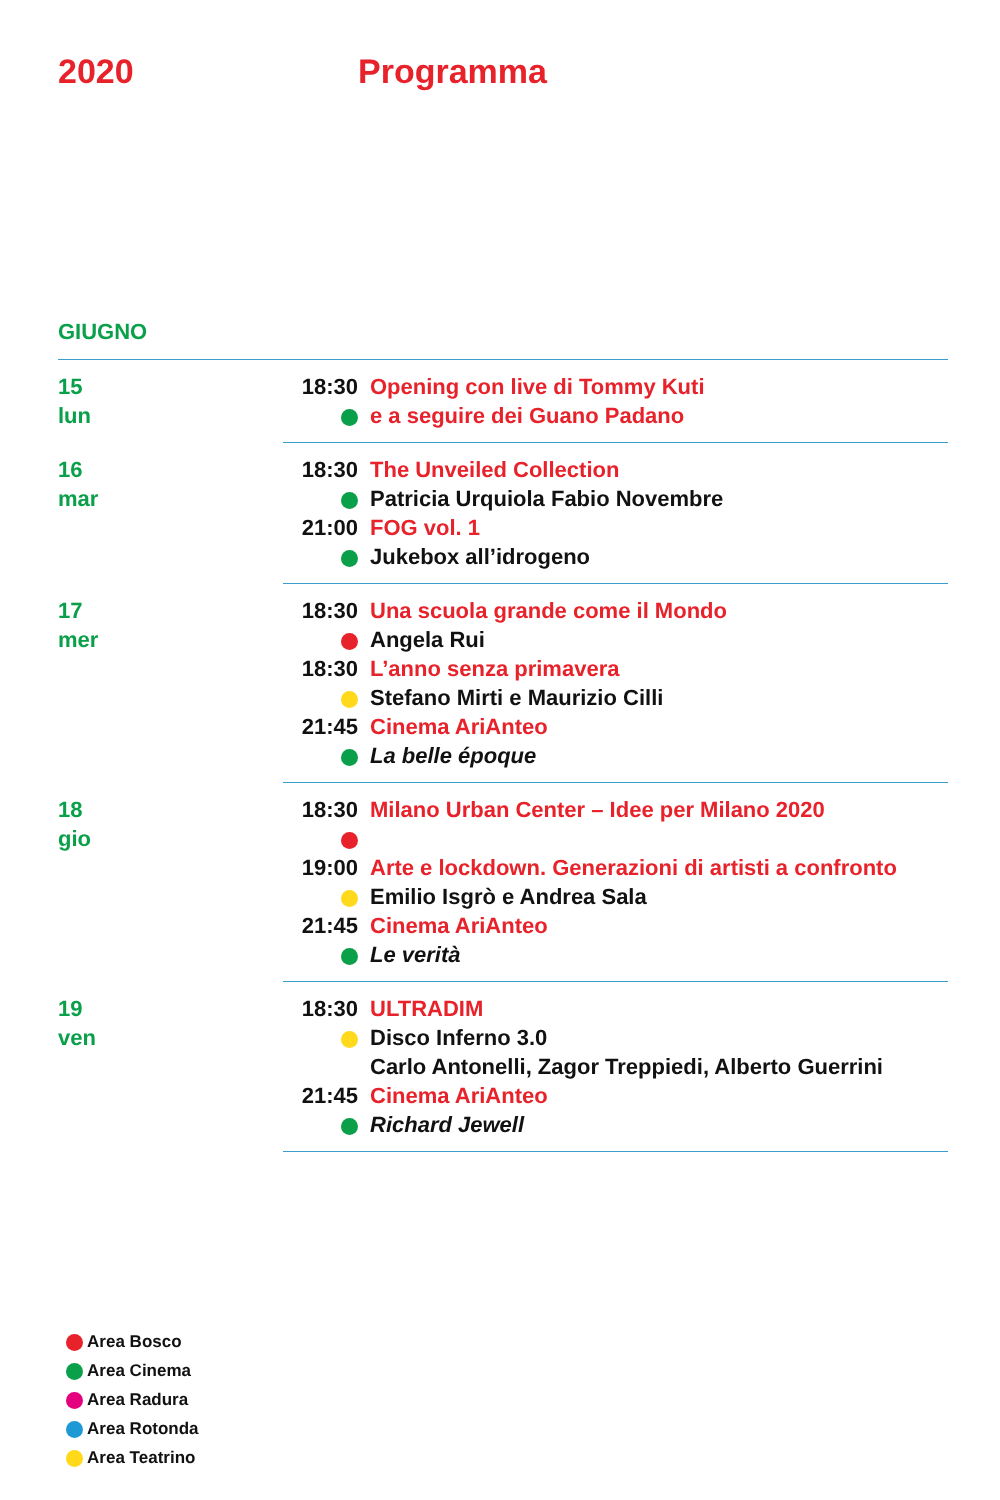2020 Programma
GIUGNO
| 15 lun | 18:30 | Opening con live di Tommy Kuti |
| | | e a seguire dei Guano Padano |
| 16 mar | 18:30 | The Unveiled Collection |
| | | Patricia Urquiola Fabio Novembre |
| | 21:00 | FOG vol. 1 |
| | | Jukebox all’idrogeno |
| 17 mer | 18:30 | Una scuola grande come il Mondo |
| | | Angela Rui |
| | 18:30 | L’anno senza primavera |
| | | Stefano Mirti e Maurizio Cilli |
| | 21:45 | Cinema AriAnteo |
| | | La belle époque |
| 18 gio | 18:30 | Milano Urban Center – Idee per Milano 2020 |
| | 19:00 | Arte e lockdown. Generazioni di artisti a confronto |
| | | Emilio Isgrò e Andrea Sala |
| | 21:45 | Cinema AriAnteo |
| | | Le verità |
| 19 ven | 18:30 | ULTRADIM |
| | | Disco Inferno 3.0 |
| | | Carlo Antonelli, Zagor Treppiedi, Alberto Guerrini |
| | 21:45 | Cinema AriAnteo |
| | | Richard Jewell |
Area Bosco
Area Cinema
Area Radura
Area Rotonda
Area Teatrino